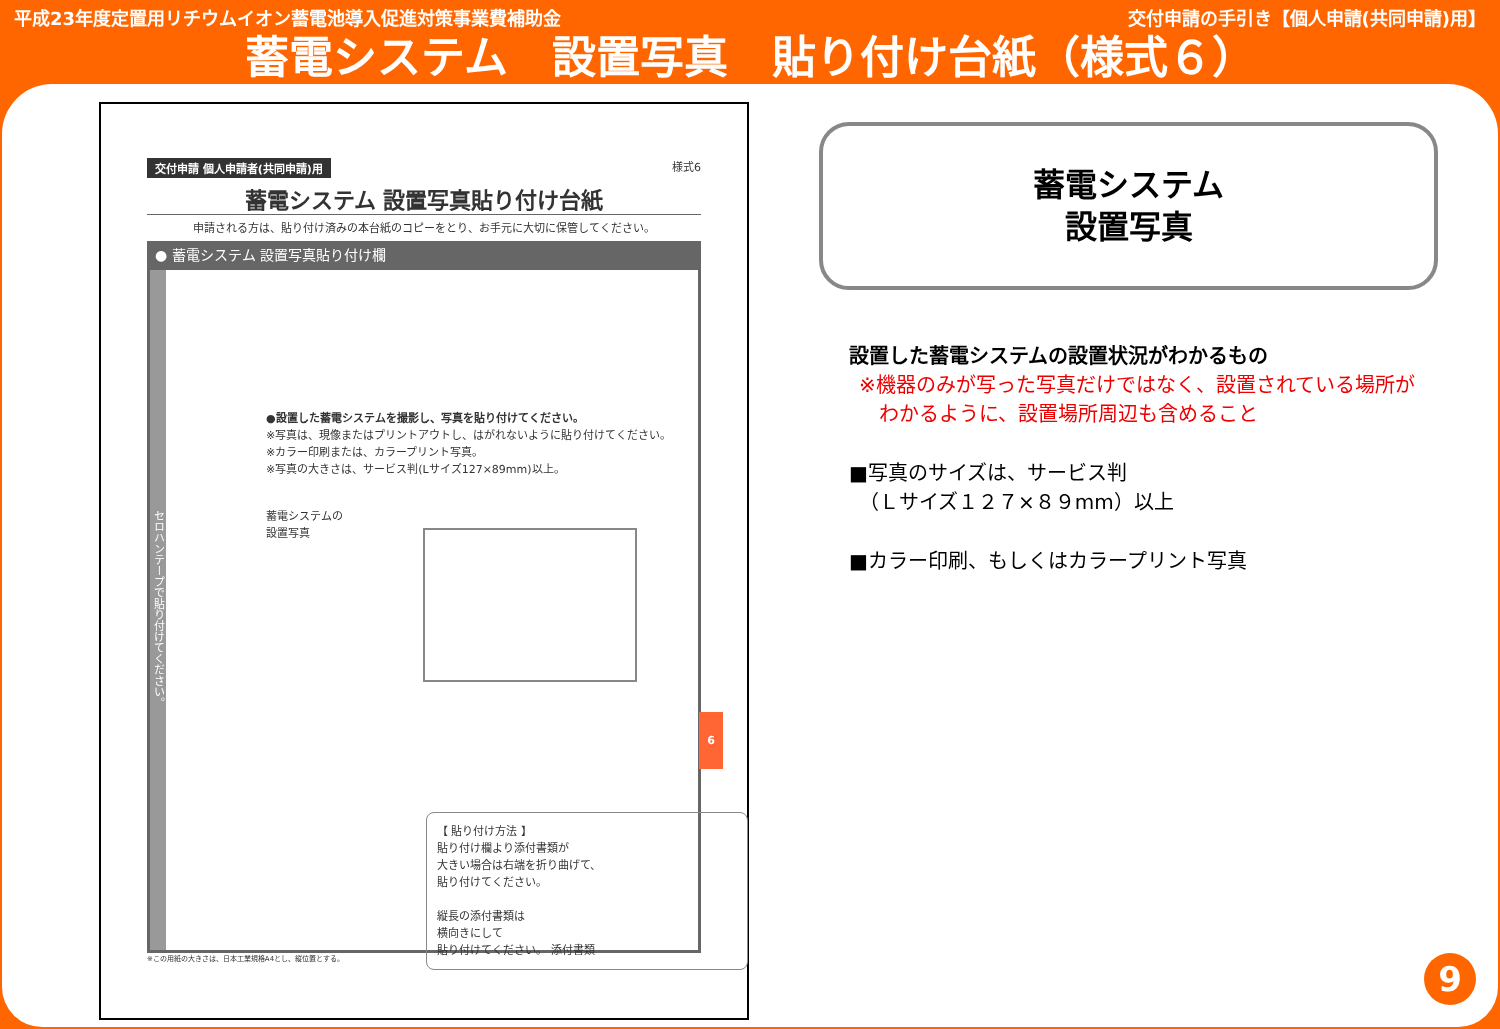平成23年度定置用リチウムイオン蓄電池導入促進対策事業費補助金 交付申請の手引き【個人申請(共同申請)用】
蓄電システム　設置写真　貼り付け台紙（様式６）
交付申請 個人申請者(共同申請)用 様式6
蓄電システム 設置写真貼り付け台紙
申請される方は、貼り付け済みの本台紙のコピーをとり、お手元に大切に保管してください。
● 蓄電システム 設置写真貼り付け欄
セロハンテープで貼り付けてください。
●設置した蓄電システムを撮影し、写真を貼り付けてください。
※写真は、現像またはプリントアウトし、はがれないように貼り付けてください。
※カラー印刷または、カラープリント写真。
※写真の大きさは、サービス判(Lサイズ127×89mm)以上。
蓄電システムの
設置写真
【 貼り付け方法 】
貼り付け欄より添付書類が
大きい場合は右端を折り曲げて、
貼り付けてください。
縦長の添付書類は
横向きにして
貼り付けてください。 添付書類
※この用紙の大きさは、日本工業規格A4とし、縦位置とする。
6
蓄電システム
設置写真
設置した蓄電システムの設置状況がわかるもの
※機器のみが写った写真だけではなく、設置されている場所が
　わかるように、設置場所周辺も含めること
■写真のサイズは、サービス判
　（Ｌサイズ１２７×８９mm）以上
■カラー印刷、もしくはカラープリント写真
9